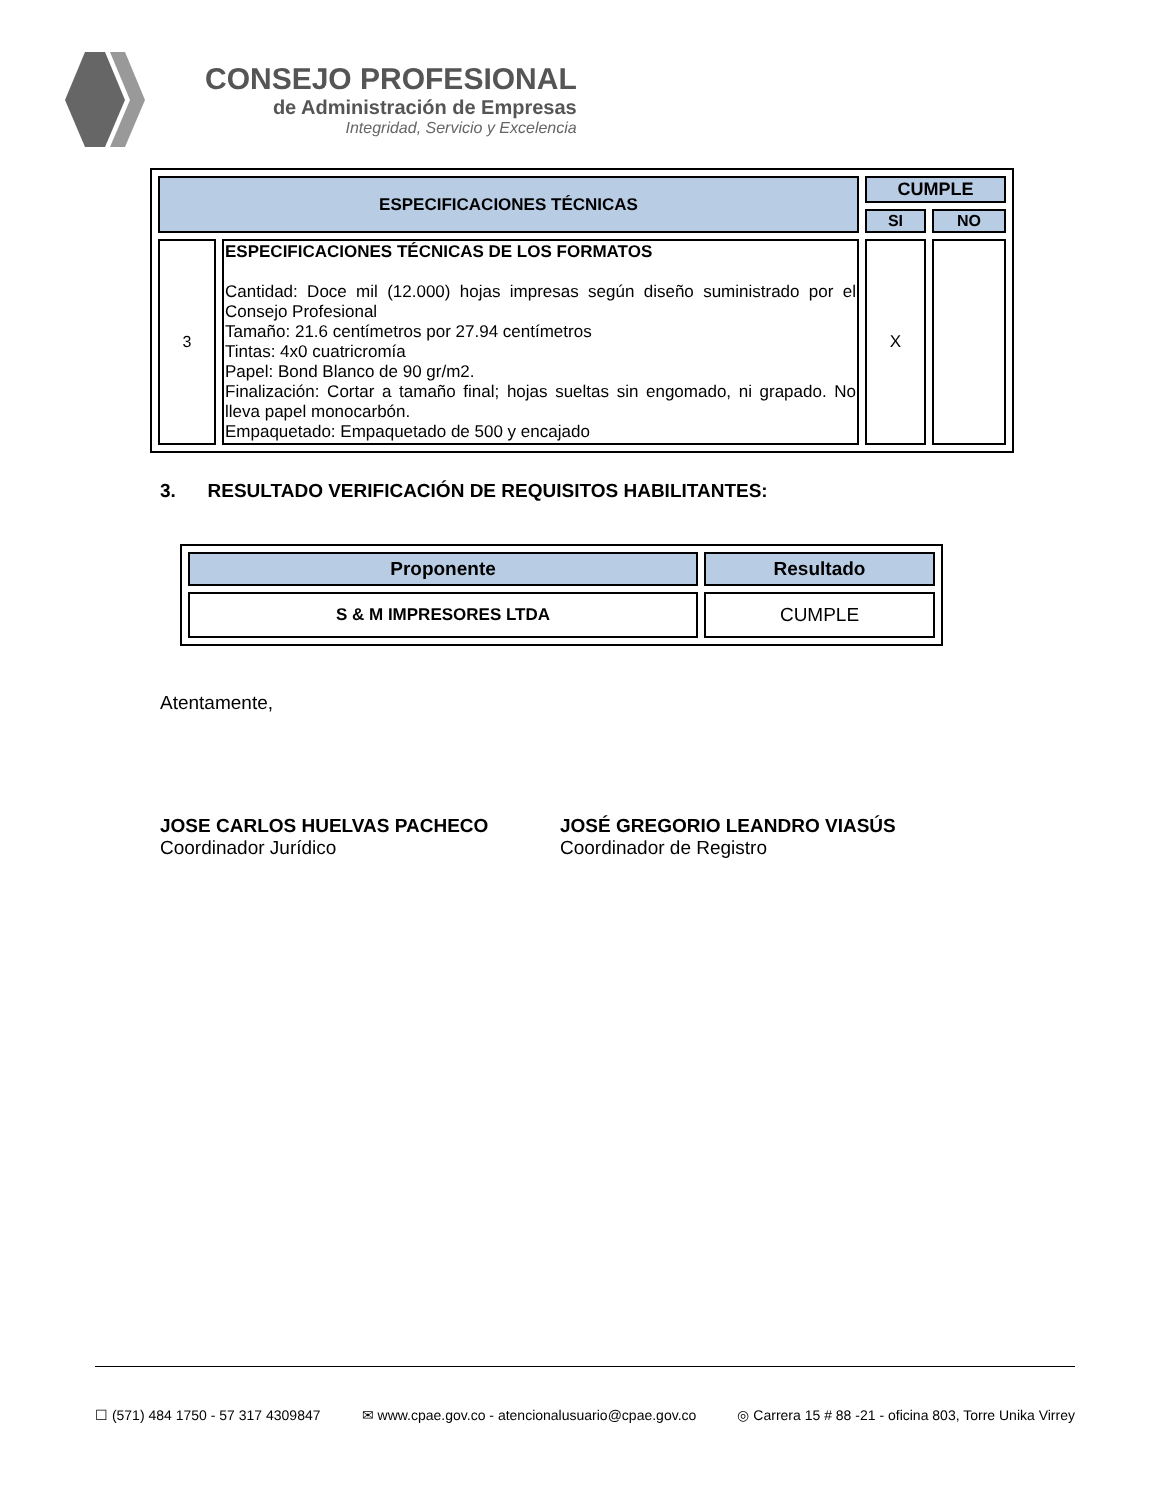CONSEJO PROFESIONAL
de Administración de Empresas
Integridad, Servicio y Excelencia
| ESPECIFICACIONES TÉCNICAS | | CUMPLE | |
| --- | --- | --- | --- |
| | | SI | NO |
| 3 | ESPECIFICACIONES TÉCNICAS DE LOS FORMATOS Cantidad: Doce mil (12.000) hojas impresas según diseño suministrado por el Consejo Profesional Tamaño: 21.6 centímetros por 27.94 centímetros Tintas: 4x0 cuatricromía Papel: Bond Blanco de 90 gr/m2. Finalización: Cortar a tamaño final; hojas sueltas sin engomado, ni grapado. No lleva papel monocarbón. Empaquetado: Empaquetado de 500 y encajado | X | |
3. RESULTADO VERIFICACIÓN DE REQUISITOS HABILITANTES:
| Proponente | Resultado |
| --- | --- |
| S & M IMPRESORES LTDA | CUMPLE |
Atentamente,
JOSE CARLOS HUELVAS PACHECO
Coordinador Jurídico
JOSÉ GREGORIO LEANDRO VIASÚS
Coordinador de Registro
☐ (571) 484 1750 - 57 317 4309847 ✉ www.cpae.gov.co - atencionalusuario@cpae.gov.co ◎ Carrera 15 # 88 -21 - oficina 803, Torre Unika Virrey